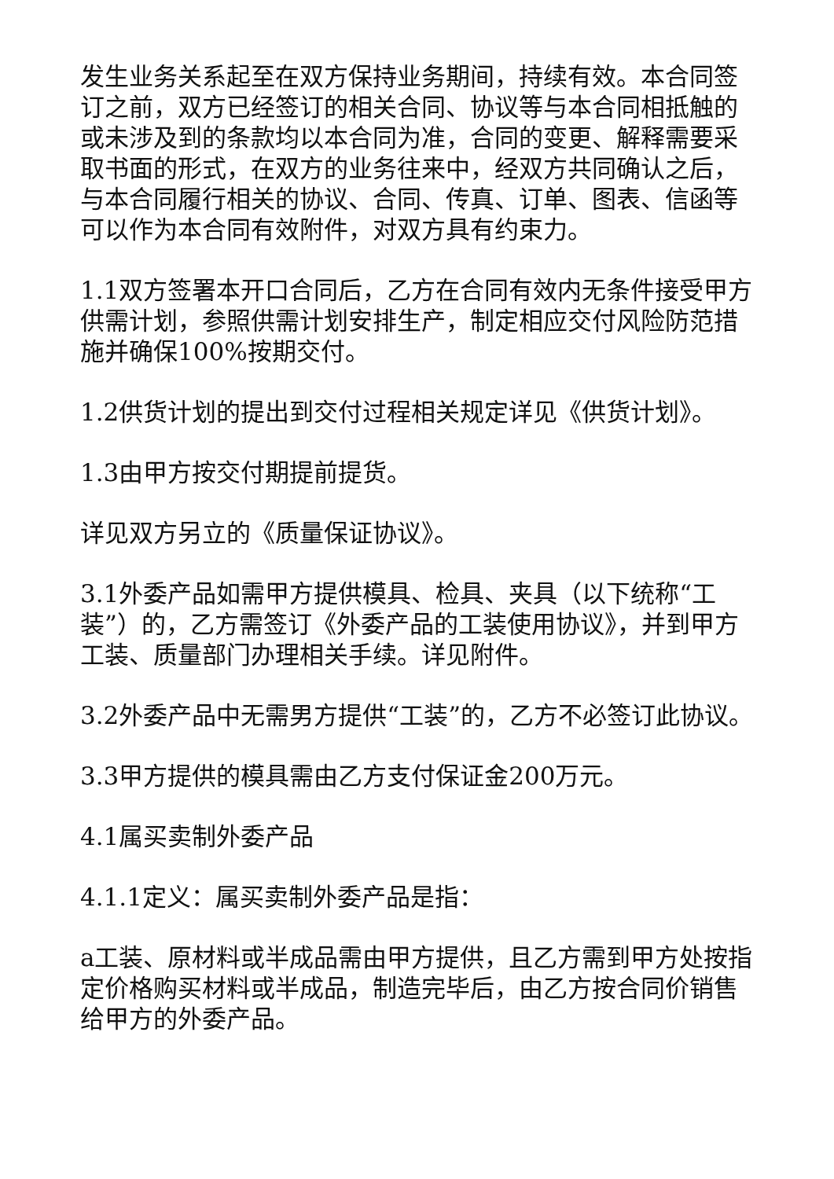发生业务关系起至在双方保持业务期间，持续有效。本合同签订之前，双方已经签订的相关合同、协议等与本合同相抵触的或未涉及到的条款均以本合同为准，合同的变更、解释需要采取书面的形式，在双方的业务往来中，经双方共同确认之后，与本合同履行相关的协议、合同、传真、订单、图表、信函等可以作为本合同有效附件，对双方具有约束力。
1.1双方签署本开口合同后，乙方在合同有效内无条件接受甲方供需计划，参照供需计划安排生产，制定相应交付风险防范措施并确保100%按期交付。
1.2供货计划的提出到交付过程相关规定详见《供货计划》。
1.3由甲方按交付期提前提货。
详见双方另立的《质量保证协议》。
3.1外委产品如需甲方提供模具、检具、夹具（以下统称“工装”）的，乙方需签订《外委产品的工装使用协议》，并到甲方工装、质量部门办理相关手续。详见附件。
3.2外委产品中无需男方提供“工装”的，乙方不必签订此协议。
3.3甲方提供的模具需由乙方支付保证金200万元。
4.1属买卖制外委产品
4.1.1定义：属买卖制外委产品是指：
a工装、原材料或半成品需由甲方提供，且乙方需到甲方处按指定价格购买材料或半成品，制造完毕后，由乙方按合同价销售给甲方的外委产品。